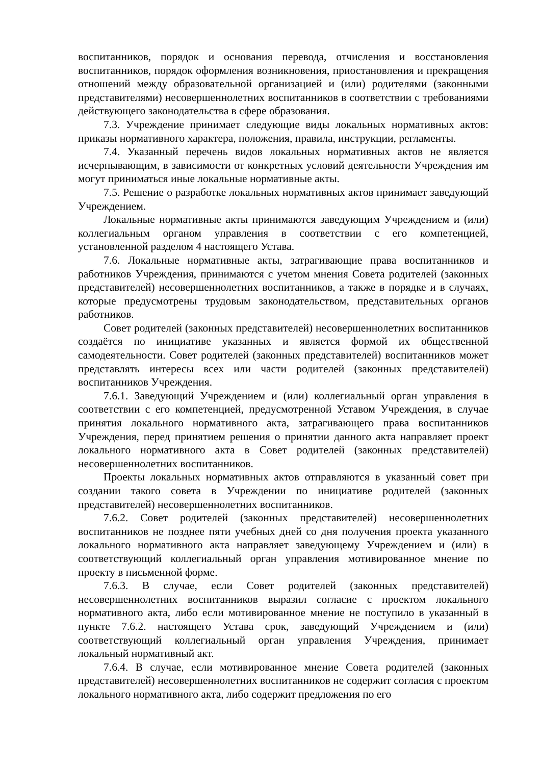воспитанников, порядок и основания перевода, отчисления и восстановления воспитанников, порядок оформления возникновения, приостановления и прекращения отношений между образовательной организацией и (или) родителями (законными представителями) несовершеннолетних воспитанников в соответствии с требованиями действующего законодательства в сфере образования.
7.3. Учреждение принимает следующие виды локальных нормативных актов: приказы нормативного характера, положения, правила, инструкции, регламенты.
7.4. Указанный перечень видов локальных нормативных актов не является исчерпывающим, в зависимости от конкретных условий деятельности Учреждения им могут приниматься иные локальные нормативные акты.
7.5. Решение о разработке локальных нормативных актов принимает заведующий Учреждением.
Локальные нормативные акты принимаются заведующим Учреждением и (или) коллегиальным органом управления в соответствии с его компетенцией, установленной разделом 4 настоящего Устава.
7.6. Локальные нормативные акты, затрагивающие права воспитанников и работников Учреждения, принимаются с учетом мнения Совета родителей (законных представителей) несовершеннолетних воспитанников, а также в порядке и в случаях, которые предусмотрены трудовым законодательством, представительных органов работников.
Совет родителей (законных представителей) несовершеннолетних воспитанников создаётся по инициативе указанных и является формой их общественной самодеятельности. Совет родителей (законных представителей) воспитанников может представлять интересы всех или части родителей (законных представителей) воспитанников Учреждения.
7.6.1. Заведующий Учреждением и (или) коллегиальный орган управления в соответствии с его компетенцией, предусмотренной Уставом Учреждения, в случае принятия локального нормативного акта, затрагивающего права воспитанников Учреждения, перед принятием решения о принятии данного акта направляет проект локального нормативного акта в Совет родителей (законных представителей) несовершеннолетних воспитанников.
Проекты локальных нормативных актов отправляются в указанный совет при создании такого совета в Учреждении по инициативе родителей (законных представителей) несовершеннолетних воспитанников.
7.6.2. Совет родителей (законных представителей) несовершеннолетних воспитанников не позднее пяти учебных дней со дня получения проекта указанного локального нормативного акта направляет заведующему Учреждением и (или) в соответствующий коллегиальный орган управления мотивированное мнение по проекту в письменной форме.
7.6.3. В случае, если Совет родителей (законных представителей) несовершеннолетних воспитанников выразил согласие с проектом локального нормативного акта, либо если мотивированное мнение не поступило в указанный в пункте 7.6.2. настоящего Устава срок, заведующий Учреждением и (или) соответствующий коллегиальный орган управления Учреждения, принимает локальный нормативный акт.
7.6.4. В случае, если мотивированное мнение Совета родителей (законных представителей) несовершеннолетних воспитанников не содержит согласия с проектом локального нормативного акта, либо содержит предложения по его